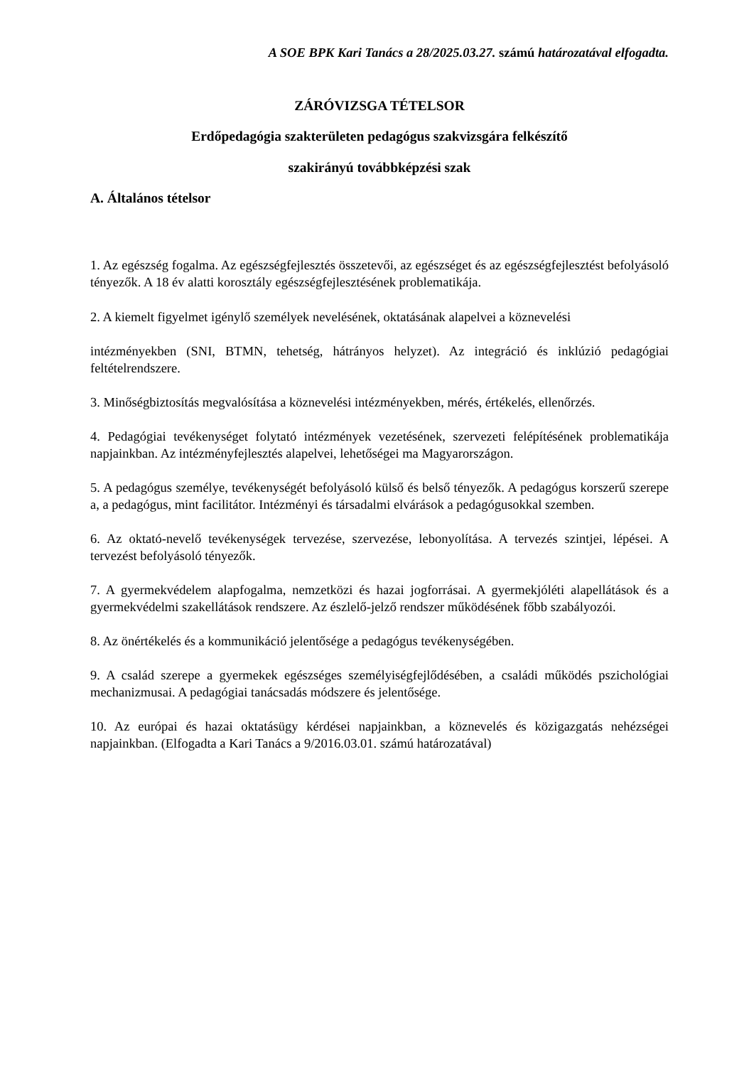A SOE BPK Kari Tanács a 28/2025.03.27. számú határozatával elfogadta.
ZÁRÓVIZSGA TÉTELSOR
Erdőpedagógia szakterületen pedagógus szakvizsgára felkészítő
szakirányú továbbképzési szak
A. Általános tételsor
1. Az egészség fogalma. Az egészségfejlesztés összetevői, az egészséget és az egészségfejlesztést befolyásoló tényezők. A 18 év alatti korosztály egészségfejlesztésének problematikája.
2. A kiemelt figyelmet igénylő személyek nevelésének, oktatásának alapelvei a köznevelési
intézményekben (SNI, BTMN, tehetség, hátrányos helyzet). Az integráció és inklúzió pedagógiai feltételrendszere.
3. Minőségbiztosítás megvalósítása a köznevelési intézményekben, mérés, értékelés, ellenőrzés.
4. Pedagógiai tevékenységet folytató intézmények vezetésének, szervezeti felépítésének problematikája napjainkban. Az intézményfejlesztés alapelvei, lehetőségei ma Magyarországon.
5. A pedagógus személye, tevékenységét befolyásoló külső és belső tényezők. A pedagógus korszerű szerepe a, a pedagógus, mint facilitátor. Intézményi és társadalmi elvárások a pedagógusokkal szemben.
6. Az oktató-nevelő tevékenységek tervezése, szervezése, lebonyolítása. A tervezés szintjei, lépései. A tervezést befolyásoló tényezők.
7. A gyermekvédelem alapfogalma, nemzetközi és hazai jogforrásai. A gyermekjóléti alapellátások és a gyermekvédelmi szakellátások rendszere. Az észlelő-jelző rendszer működésének főbb szabályozói.
8. Az önértékelés és a kommunikáció jelentősége a pedagógus tevékenységében.
9. A család szerepe a gyermekek egészséges személyiségfejlődésében, a családi működés pszichológiai mechanizmusai. A pedagógiai tanácsadás módszere és jelentősége.
10. Az európai és hazai oktatásügy kérdései napjainkban, a köznevelés és közigazgatás nehézségei napjainkban. (Elfogadta a Kari Tanács a 9/2016.03.01. számú határozatával)